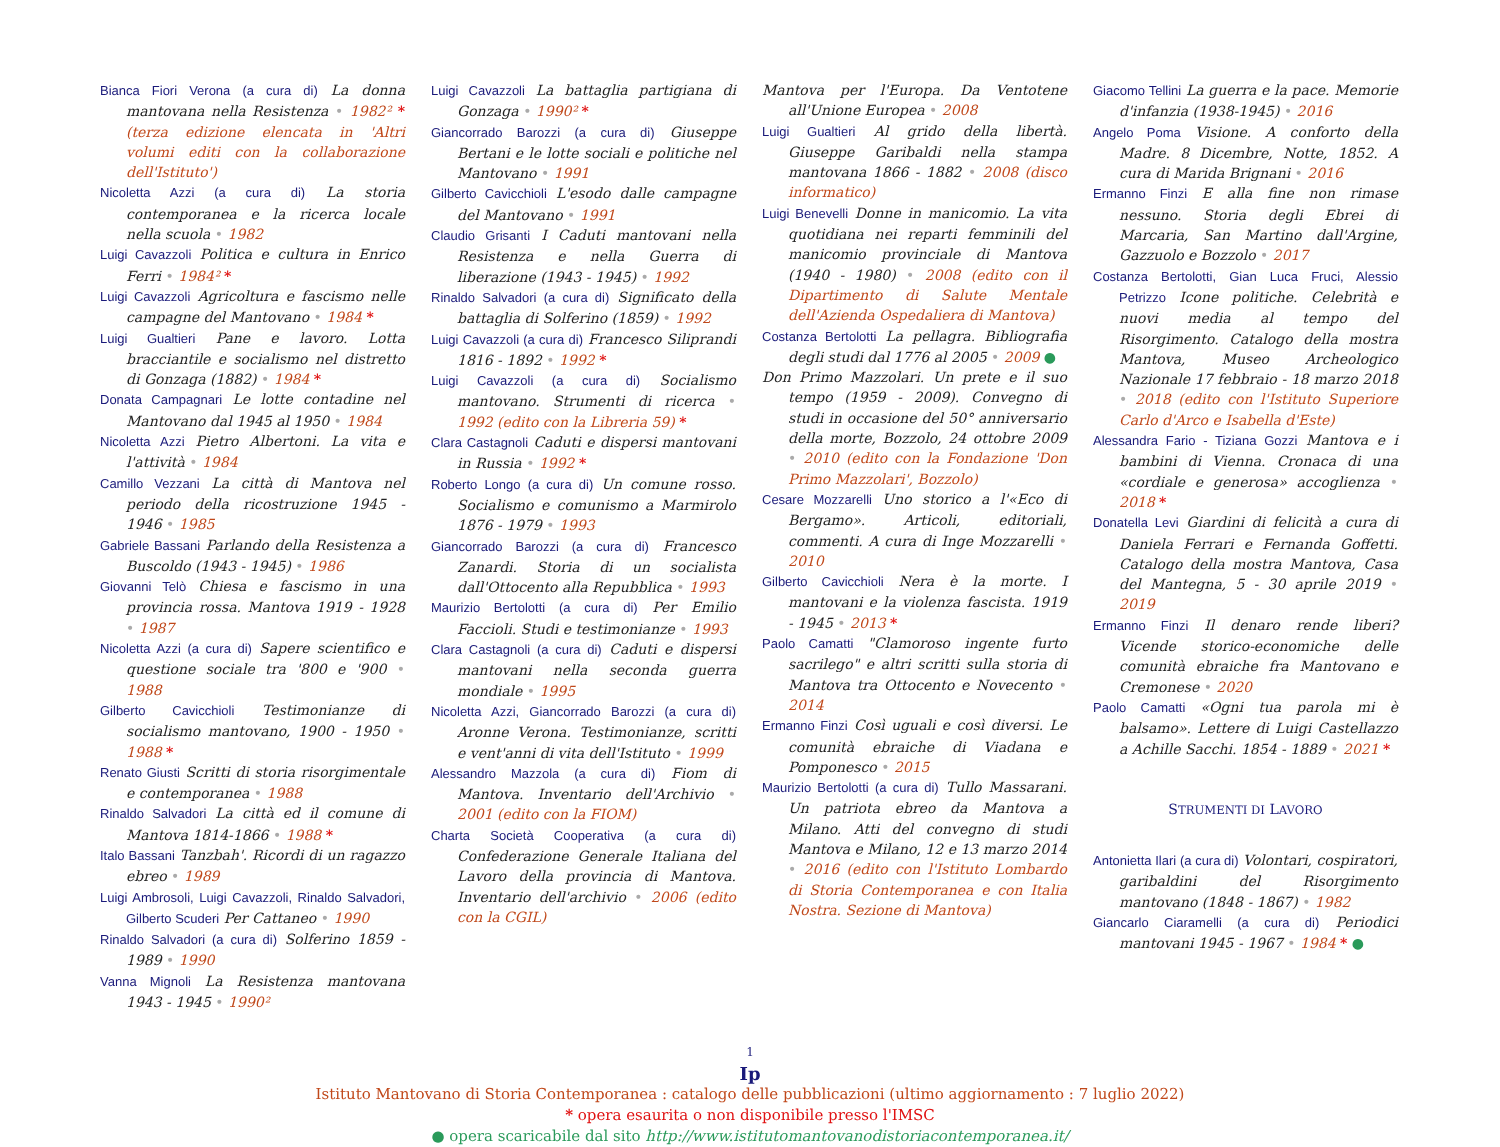Bianca Fiori Verona (a cura di) La donna mantovana nella Resistenza • 1982² * (terza edizione elencata in 'Altri volumi editi con la collaborazione dell'Istituto')
Nicoletta Azzi (a cura di) La storia contemporanea e la ricerca locale nella scuola • 1982
Luigi Cavazzoli Politica e cultura in Enrico Ferri • 1984² *
Luigi Cavazzoli Agricoltura e fascismo nelle campagne del Mantovano • 1984 *
Luigi Gualtieri Pane e lavoro. Lotta bracciantile e socialismo nel distretto di Gonzaga (1882) • 1984 *
Donata Campagnari Le lotte contadine nel Mantovano dal 1945 al 1950 • 1984
Nicoletta Azzi Pietro Albertoni. La vita e l'attività • 1984
Camillo Vezzani La città di Mantova nel periodo della ricostruzione 1945 - 1946 • 1985
Gabriele Bassani Parlando della Resistenza a Buscoldo (1943 - 1945) • 1986
Giovanni Telò Chiesa e fascismo in una provincia rossa. Mantova 1919 - 1928 • 1987
Nicoletta Azzi (a cura di) Sapere scientifico e questione sociale tra '800 e '900 • 1988
Gilberto Cavicchioli Testimonianze di socialismo mantovano, 1900 - 1950 • 1988 *
Renato Giusti Scritti di storia risorgimentale e contemporanea • 1988
Rinaldo Salvadori La città ed il comune di Mantova 1814-1866 • 1988 *
Italo Bassani Tanzbah'. Ricordi di un ragazzo ebreo • 1989
Luigi Ambrosoli, Luigi Cavazzoli, Rinaldo Salvadori, Gilberto Scuderi Per Cattaneo • 1990
Rinaldo Salvadori (a cura di) Solferino 1859 - 1989 • 1990
Vanna Mignoli La Resistenza mantovana 1943 - 1945 • 1990²
Luigi Cavazzoli La battaglia partigiana di Gonzaga • 1990² *
Giancorrado Barozzi (a cura di) Giuseppe Bertani e le lotte sociali e politiche nel Mantovano • 1991
Gilberto Cavicchioli L'esodo dalle campagne del Mantovano • 1991
Claudio Grisanti I Caduti mantovani nella Resistenza e nella Guerra di liberazione (1943 - 1945) • 1992
Rinaldo Salvadori (a cura di) Significato della battaglia di Solferino (1859) • 1992
Luigi Cavazzoli (a cura di) Francesco Siliprandi 1816 - 1892 • 1992 *
Luigi Cavazzoli (a cura di) Socialismo mantovano. Strumenti di ricerca • 1992 (edito con la Libreria 59) *
Clara Castagnoli Caduti e dispersi mantovani in Russia • 1992 *
Roberto Longo (a cura di) Un comune rosso. Socialismo e comunismo a Marmirolo 1876 - 1979 • 1993
Giancorrado Barozzi (a cura di) Francesco Zanardi. Storia di un socialista dall'Ottocento alla Repubblica • 1993
Maurizio Bertolotti (a cura di) Per Emilio Faccioli. Studi e testimonianze • 1993
Clara Castagnoli (a cura di) Caduti e dispersi mantovani nella seconda guerra mondiale • 1995
Nicoletta Azzi, Giancorrado Barozzi (a cura di) Aronne Verona. Testimonianze, scritti e vent'anni di vita dell'Istituto • 1999
Alessandro Mazzola (a cura di) Fiom di Mantova. Inventario dell'Archivio • 2001 (edito con la FIOM)
Charta Società Cooperativa (a cura di) Confederazione Generale Italiana del Lavoro della provincia di Mantova. Inventario dell'archivio • 2006 (edito con la CGIL)
Mantova per l'Europa. Da Ventotene all'Unione Europea • 2008
Luigi Gualtieri Al grido della libertà. Giuseppe Garibaldi nella stampa mantovana 1866 - 1882 • 2008 (disco informatico)
Luigi Benevelli Donne in manicomio. La vita quotidiana nei reparti femminili del manicomio provinciale di Mantova (1940 - 1980) • 2008 (edito con il Dipartimento di Salute Mentale dell'Azienda Ospedaliera di Mantova)
Costanza Bertolotti La pellagra. Bibliografia degli studi dal 1776 al 2005 • 2009 ●
Don Primo Mazzolari. Un prete e il suo tempo (1959 - 2009). Convegno di studi in occasione del 50° anniversario della morte, Bozzolo, 24 ottobre 2009 • 2010 (edito con la Fondazione 'Don Primo Mazzolari', Bozzolo)
Cesare Mozzarelli Uno storico a l'«Eco di Bergamo». Articoli, editoriali, commenti. A cura di Inge Mozzarelli • 2010
Gilberto Cavicchioli Nera è la morte. I mantovani e la violenza fascista. 1919 - 1945 • 2013 *
Paolo Camatti "Clamoroso ingente furto sacrilego" e altri scritti sulla storia di Mantova tra Ottocento e Novecento • 2014
Ermanno Finzi Così uguali e così diversi. Le comunità ebraiche di Viadana e Pomponesco • 2015
Maurizio Bertolotti (a cura di) Tullo Massarani. Un patriota ebreo da Mantova a Milano. Atti del convegno di studi Mantova e Milano, 12 e 13 marzo 2014 • 2016 (edito con l'Istituto Lombardo di Storia Contemporanea e con Italia Nostra. Sezione di Mantova)
Giacomo Tellini La guerra e la pace. Memorie d'infanzia (1938-1945) • 2016
Angelo Poma Visione. A conforto della Madre. 8 Dicembre, Notte, 1852. A cura di Marida Brignani • 2016
Ermanno Finzi E alla fine non rimase nessuno. Storia degli Ebrei di Marcaria, San Martino dall'Argine, Gazzuolo e Bozzolo • 2017
Costanza Bertolotti, Gian Luca Fruci, Alessio Petrizzo Icone politiche. Celebrità e nuovi media al tempo del Risorgimento. Catalogo della mostra Mantova, Museo Archeologico Nazionale 17 febbraio - 18 marzo 2018 • 2018 (edito con l'Istituto Superiore Carlo d'Arco e Isabella d'Este)
Alessandra Fario - Tiziana Gozzi Mantova e i bambini di Vienna. Cronaca di una «cordiale e generosa» accoglienza • 2018 *
Donatella Levi Giardini di felicità a cura di Daniela Ferrari e Fernanda Goffetti. Catalogo della mostra Mantova, Casa del Mantegna, 5 - 30 aprile 2019 • 2019
Ermanno Finzi Il denaro rende liberi? Vicende storico-economiche delle comunità ebraiche fra Mantovano e Cremonese • 2020
Paolo Camatti «Ogni tua parola mi è balsamo». Lettere di Luigi Castellazzo a Achille Sacchi. 1854 - 1889 • 2021 *
STRUMENTI DI LAVORO
Antonietta Ilari (a cura di) Volontari, cospiratori, garibaldini del Risorgimento mantovano (1848 - 1867) • 1982
Giancarlo Ciaramelli (a cura di) Periodici mantovani 1945 - 1967 • 1984 * ●
1
Ip
Istituto Mantovano di Storia Contemporanea : catalogo delle pubblicazioni (ultimo aggiornamento : 7 luglio 2022)
* opera esaurita o non disponibile presso l'IMSC
● opera scaricabile dal sito http://www.istitutomantovanodistoriacontemporanea.it/